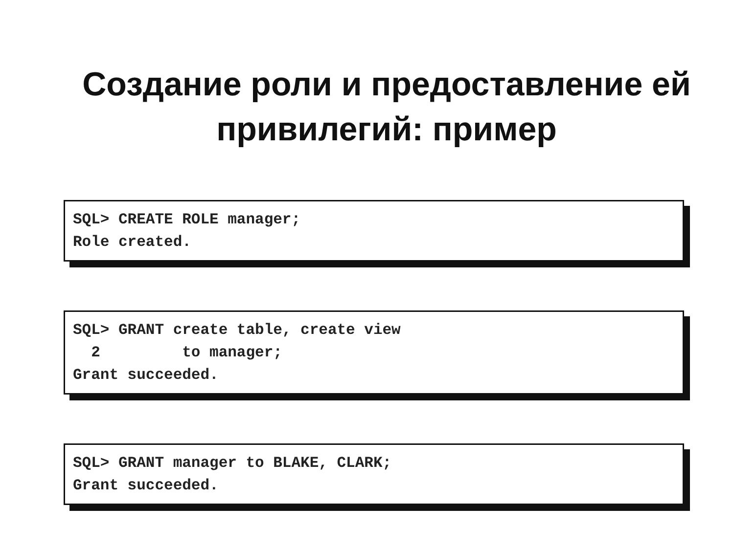Создание роли и предоставление ей
привилегий: пример
SQL> CREATE ROLE manager; Role created.
SQL> GRANT create table, create view 2 to manager; Grant succeeded.
SQL> GRANT manager to BLAKE, CLARK; Grant succeeded.